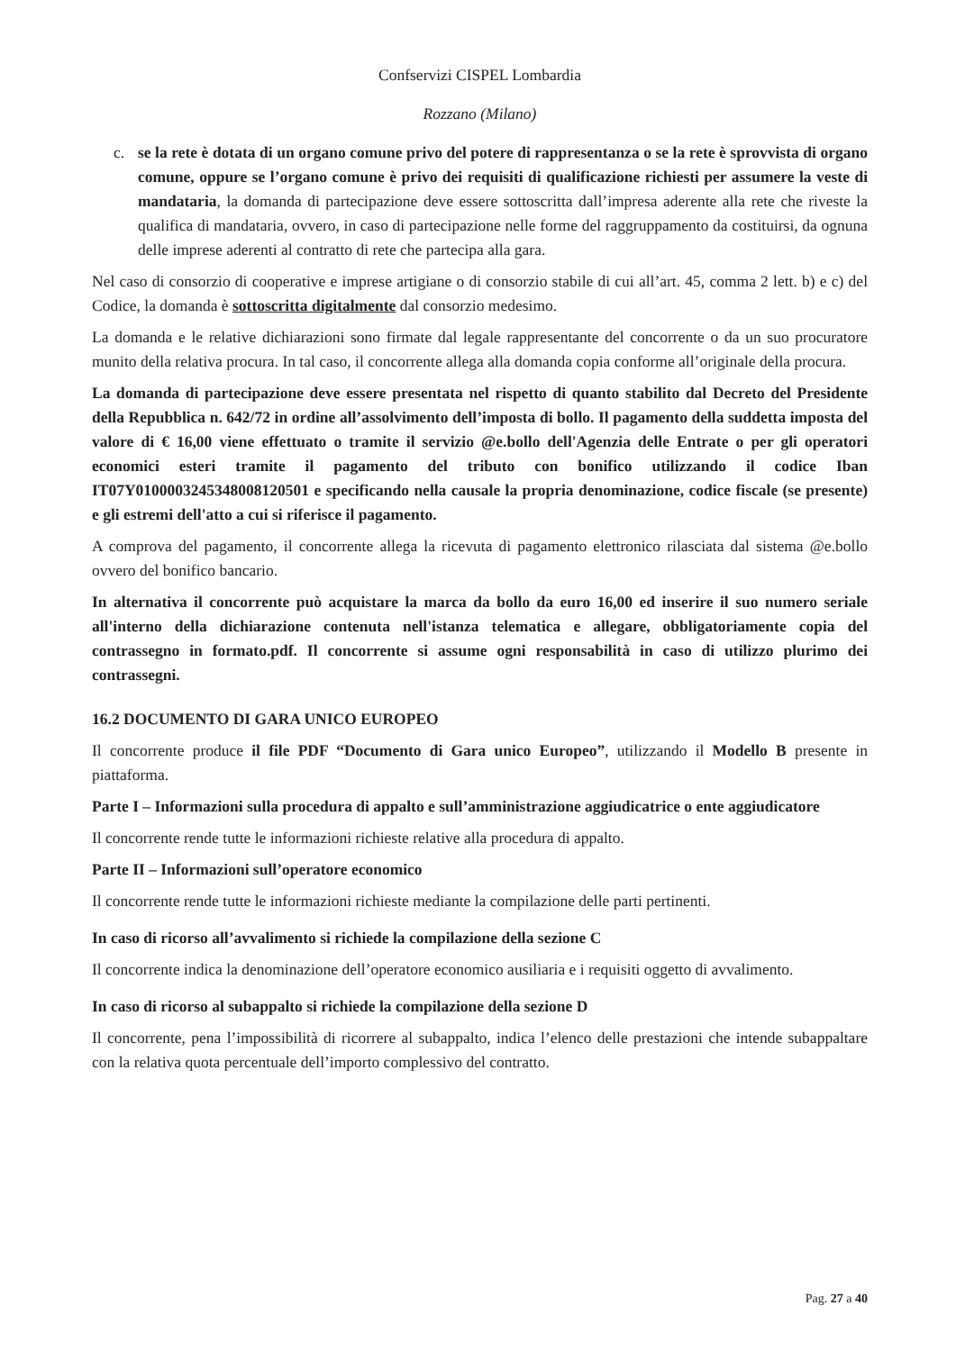Confservizi CISPEL Lombardia
Rozzano (Milano)
c. se la rete è dotata di un organo comune privo del potere di rappresentanza o se la rete è sprovvista di organo comune, oppure se l’organo comune è privo dei requisiti di qualificazione richiesti per assumere la veste di mandataria, la domanda di partecipazione deve essere sottoscritta dall’impresa aderente alla rete che riveste la qualifica di mandataria, ovvero, in caso di partecipazione nelle forme del raggruppamento da costituirsi, da ognuna delle imprese aderenti al contratto di rete che partecipa alla gara.
Nel caso di consorzio di cooperative e imprese artigiane o di consorzio stabile di cui all’art. 45, comma 2 lett. b) e c) del Codice, la domanda è sottoscritta digitalmente dal consorzio medesimo.
La domanda e le relative dichiarazioni sono firmate dal legale rappresentante del concorrente o da un suo procuratore munito della relativa procura. In tal caso, il concorrente allega alla domanda copia conforme all’originale della procura.
La domanda di partecipazione deve essere presentata nel rispetto di quanto stabilito dal Decreto del Presidente della Repubblica n. 642/72 in ordine all’assolvimento dell’imposta di bollo. Il pagamento della suddetta imposta del valore di € 16,00 viene effettuato o tramite il servizio @e.bollo dell'Agenzia delle Entrate o per gli operatori economici esteri tramite il pagamento del tributo con bonifico utilizzando il codice Iban IT07Y0100003245348008120501 e specificando nella causale la propria denominazione, codice fiscale (se presente) e gli estremi dell'atto a cui si riferisce il pagamento.
A comprova del pagamento, il concorrente allega la ricevuta di pagamento elettronico rilasciata dal sistema @e.bollo ovvero del bonifico bancario.
In alternativa il concorrente può acquistare la marca da bollo da euro 16,00 ed inserire il suo numero seriale all'interno della dichiarazione contenuta nell'istanza telematica e allegare, obbligatoriamente copia del contrassegno in formato.pdf. Il concorrente si assume ogni responsabilità in caso di utilizzo plurimo dei contrassegni.
16.2 DOCUMENTO DI GARA UNICO EUROPEO
Il concorrente produce il file PDF “Documento di Gara unico Europeo”, utilizzando il Modello B presente in piattaforma.
Parte I – Informazioni sulla procedura di appalto e sull’amministrazione aggiudicatrice o ente aggiudicatore
Il concorrente rende tutte le informazioni richieste relative alla procedura di appalto.
Parte II – Informazioni sull’operatore economico
Il concorrente rende tutte le informazioni richieste mediante la compilazione delle parti pertinenti.
In caso di ricorso all’avvalimento si richiede la compilazione della sezione C
Il concorrente indica la denominazione dell’operatore economico ausiliaria e i requisiti oggetto di avvalimento.
In caso di ricorso al subappalto si richiede la compilazione della sezione D
Il concorrente, pena l’impossibilità di ricorrere al subappalto, indica l’elenco delle prestazioni che intende subappaltare con la relativa quota percentuale dell’importo complessivo del contratto.
Pag. 27 a 40